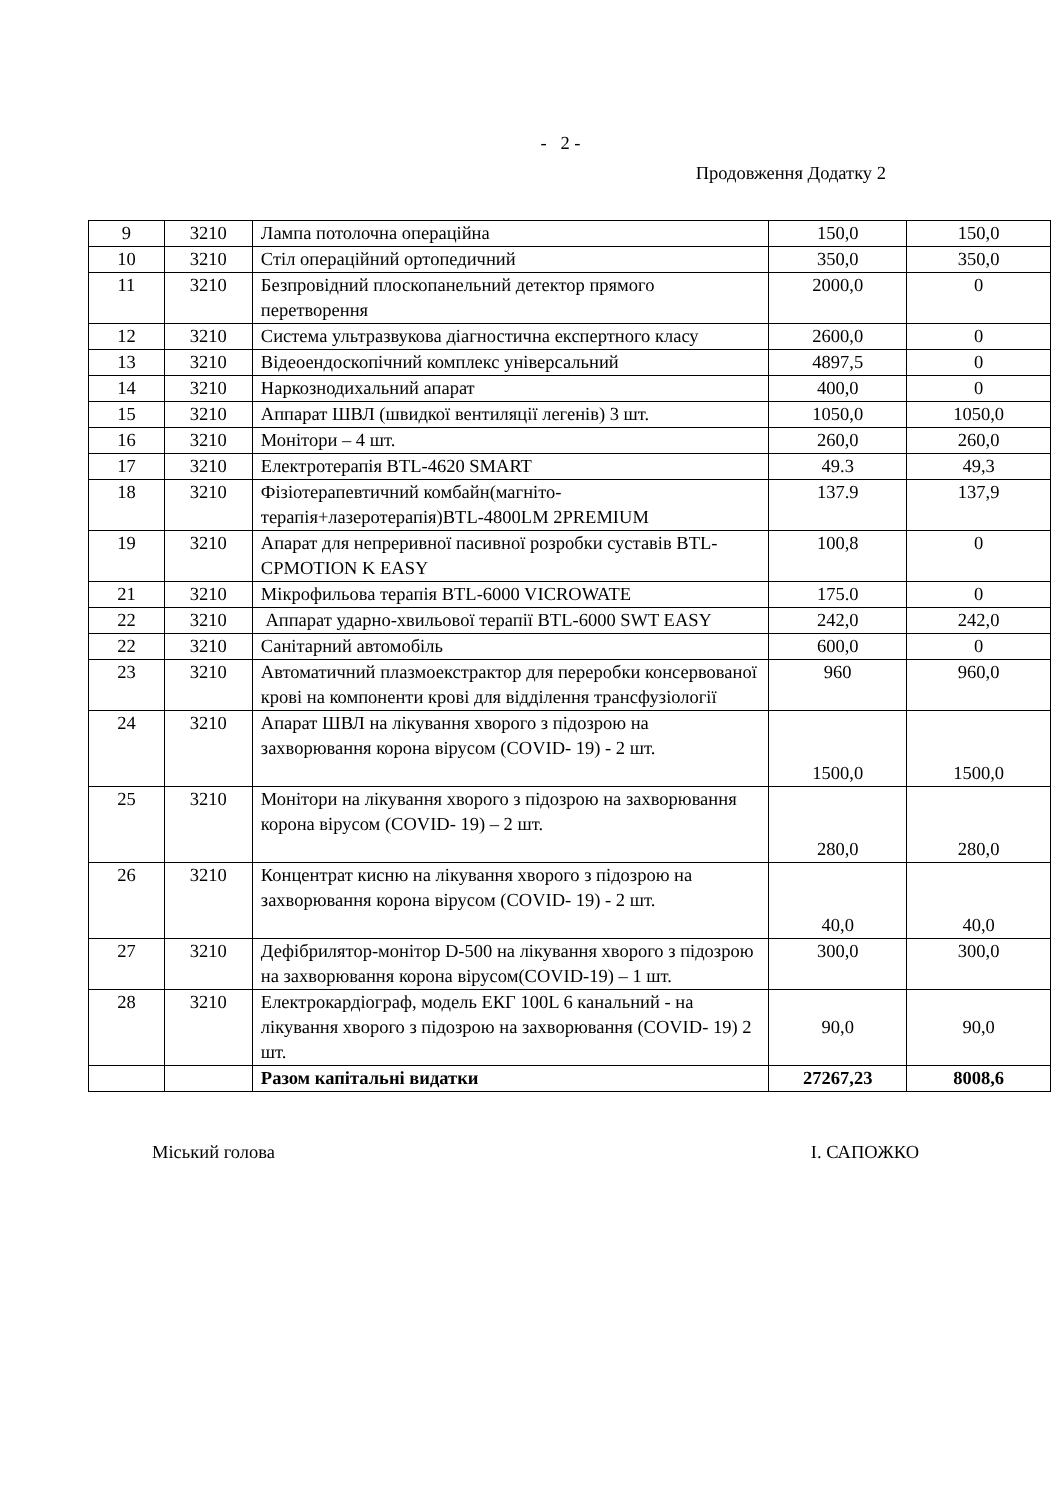- 2 -
Продовження Додатку 2
| 9 | 3210 | Лампа потолочна операційна | 150,0 | 150,0 |
| 10 | 3210 | Стіл операційний ортопедичний | 350,0 | 350,0 |
| 11 | 3210 | Безпровідний плоскопанельний детектор прямого перетворення | 2000,0 | 0 |
| 12 | 3210 | Система ультразвукова діагностична експертного класу | 2600,0 | 0 |
| 13 | 3210 | Відеоендоскопічний комплекс універсальний | 4897,5 | 0 |
| 14 | 3210 | Наркознодихальний апарат | 400,0 | 0 |
| 15 | 3210 | Аппарат ШВЛ (швидкої вентиляції легенів) 3 шт. | 1050,0 | 1050,0 |
| 16 | 3210 | Монітори – 4 шт. | 260,0 | 260,0 |
| 17 | 3210 | Електротерапія BTL-4620 SMART | 49.3 | 49,3 |
| 18 | 3210 | Фізіотерапевтичний комбайн(магніто-терапія+лазеротерапія)BTL-4800LM 2PREMIUM | 137.9 | 137,9 |
| 19 | 3210 | Апарат для непреривної пасивної розробки суставів BTL-CPMOTION K EASY | 100,8 | 0 |
| 21 | 3210 | Мікрофильова терапія BTL-6000 VICROWATE | 175.0 | 0 |
| 22 | 3210 | Аппарат ударно-хвильової терапії BTL-6000 SWT EASY | 242,0 | 242,0 |
| 22 | 3210 | Санітарний автомобіль | 600,0 | 0 |
| 23 | 3210 | Автоматичний плазмоекстрактор для переробки консервованої крові на компоненти крові для відділення трансфузіології | 960 | 960,0 |
| 24 | 3210 | Апарат ШВЛ на лікування хворого з підозрою на захворювання корона вірусом (COVID- 19) - 2 шт. | 1500,0 | 1500,0 |
| 25 | 3210 | Монітори на лікування хворого з підозрою на захворювання корона вірусом (COVID- 19) – 2 шт. | 280,0 | 280,0 |
| 26 | 3210 | Концентрат кисню на лікування хворого з підозрою на захворювання корона вірусом (COVID- 19) - 2 шт. | 40,0 | 40,0 |
| 27 | 3210 | Дефібрилятор-монітор D-500 на лікування хворого з підозрою на захворювання корона вірусом(COVID-19) – 1 шт. | 300,0 | 300,0 |
| 28 | 3210 | Електрокардіограф, модель ЕКГ 100L 6 канальний - на лікування хворого з підозрою на захворювання (COVID- 19) 2 шт. | 90,0 | 90,0 |
| | | Разом капітальні видатки | 27267,23 | 8008,6 |
Міський голова І. САПОЖКО